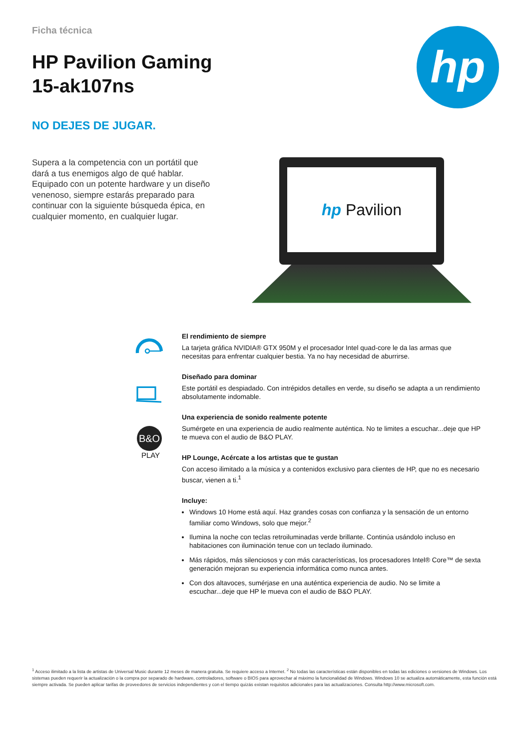Ficha técnica
HP Pavilion Gaming
15-ak107ns
NO DEJES DE JUGAR.
hp
Supera a la competencia con un portátil que dará a tus enemigos algo de qué hablar. Equipado con un potente hardware y un diseño venenoso, siempre estarás preparado para continuar con la siguiente búsqueda épica, en cualquier momento, en cualquier lugar.
hp Pavilion
B&O
PLAY
El rendimiento de siempre
La tarjeta gráfica NVIDIA® GTX 950M y el procesador Intel quad-core le da las armas que necesitas para enfrentar cualquier bestia. Ya no hay necesidad de aburrirse.
Diseñado para dominar
Este portátil es despiadado. Con intrépidos detalles en verde, su diseño se adapta a un rendimiento absolutamente indomable.
Una experiencia de sonido realmente potente
Sumérgete en una experiencia de audio realmente auténtica. No te limites a escuchar...deje que HP te mueva con el audio de B&O PLAY.
HP Lounge, Acércate a los artistas que te gustan
Con acceso ilimitado a la música y a contenidos exclusivo para clientes de HP, que no es necesario buscar, vienen a ti.<sup>1</sup>
Incluye:
Windows 10 Home está aquí. Haz grandes cosas con confianza y la sensación de un entorno familiar como Windows, solo que mejor.<sup>2</sup>
Ilumina la noche con teclas retroiluminadas verde brillante. Continúa usándolo incluso en habitaciones con iluminación tenue con un teclado iluminado.
Más rápidos, más silenciosos y con más características, los procesadores Intel® Core™ de sexta generación mejoran su experiencia informática como nunca antes.
Con dos altavoces, sumérjase en una auténtica experiencia de audio. No se limite a escuchar...deje que HP le mueva con el audio de B&O PLAY.
<sup>1</sup> Acceso ilimitado a la lista de artistas de Universal Music durante 12 meses de manera gratuita. Se requiere acceso a Internet. <sup>2</sup> No todas las características están disponibles en todas las ediciones o versiones de Windows. Los sistemas pueden requerir la actualización o la compra por separado de hardware, controladores, software o BIOS para aprovechar al máximo la funcionalidad de Windows. Windows 10 se actualiza automáticamente, esta función está siempre activada. Se pueden aplicar tarifas de proveedores de servicios independientes y con el tiempo quizás existan requisitos adicionales para las actualizaciones. Consulta http://www.microsoft.com.